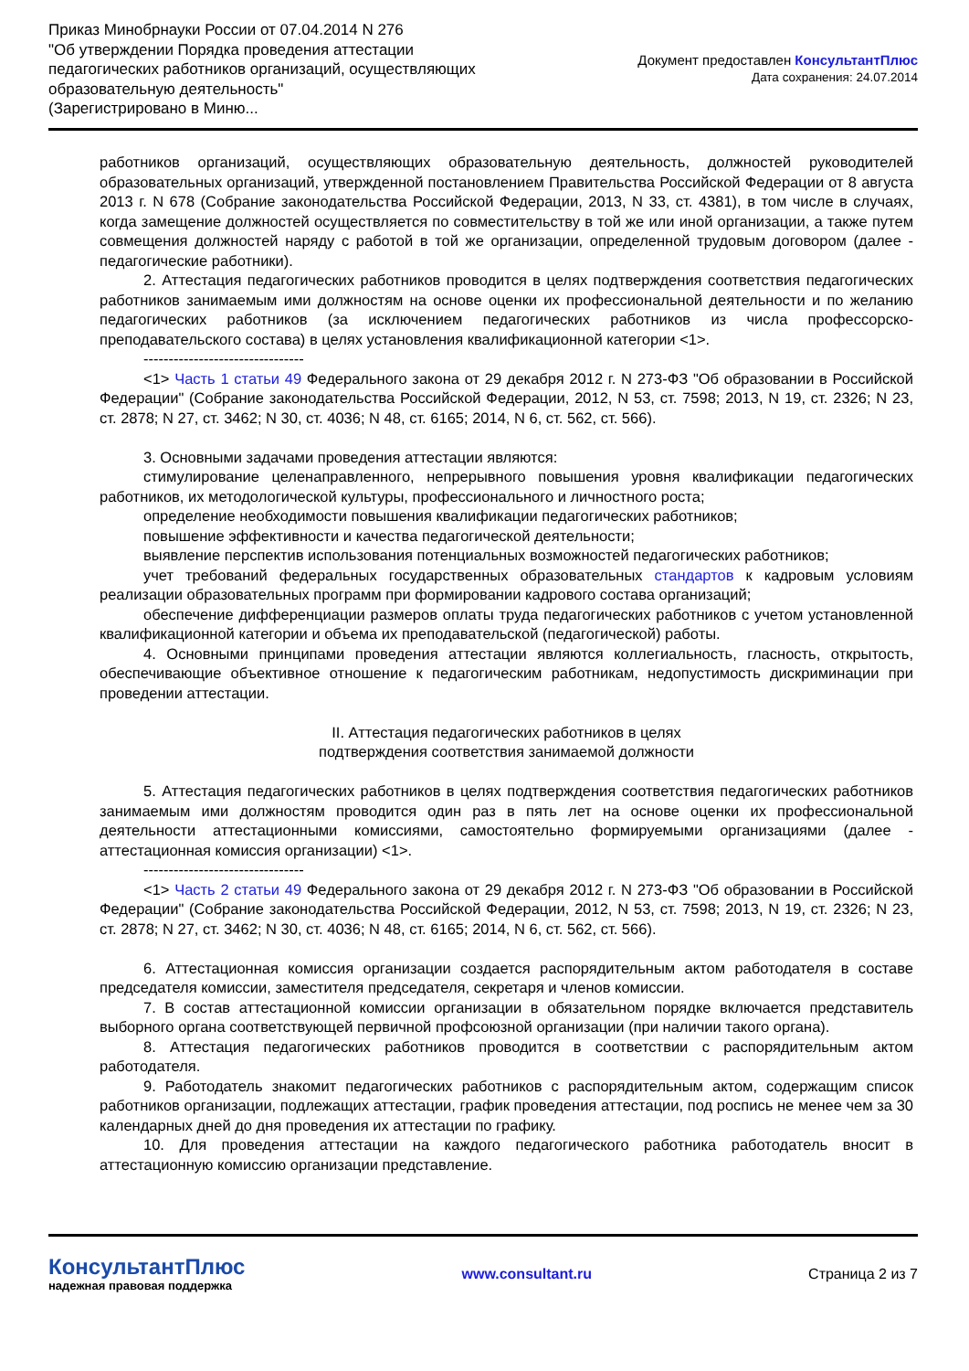Приказ Минобрнауки России от 07.04.2014 N 276
"Об утверждении Порядка проведения аттестации
педагогических работников организаций, осуществляющих
образовательную деятельность"
(Зарегистрировано в Миню...
Документ предоставлен КонсультантПлюс
Дата сохранения: 24.07.2014
работников организаций, осуществляющих образовательную деятельность, должностей руководителей образовательных организаций, утвержденной постановлением Правительства Российской Федерации от 8 августа 2013 г. N 678 (Собрание законодательства Российской Федерации, 2013, N 33, ст. 4381), в том числе в случаях, когда замещение должностей осуществляется по совместительству в той же или иной организации, а также путем совмещения должностей наряду с работой в той же организации, определенной трудовым договором (далее - педагогические работники).
2. Аттестация педагогических работников проводится в целях подтверждения соответствия педагогических работников занимаемым ими должностям на основе оценки их профессиональной деятельности и по желанию педагогических работников (за исключением педагогических работников из числа профессорско-преподавательского состава) в целях установления квалификационной категории <1>.
--------------------------------
<1> Часть 1 статьи 49 Федерального закона от 29 декабря 2012 г. N 273-ФЗ "Об образовании в Российской Федерации" (Собрание законодательства Российской Федерации, 2012, N 53, ст. 7598; 2013, N 19, ст. 2326; N 23, ст. 2878; N 27, ст. 3462; N 30, ст. 4036; N 48, ст. 6165; 2014, N 6, ст. 562, ст. 566).
3. Основными задачами проведения аттестации являются:
стимулирование целенаправленного, непрерывного повышения уровня квалификации педагогических работников, их методологической культуры, профессионального и личностного роста;
определение необходимости повышения квалификации педагогических работников;
повышение эффективности и качества педагогической деятельности;
выявление перспектив использования потенциальных возможностей педагогических работников;
учет требований федеральных государственных образовательных стандартов к кадровым условиям реализации образовательных программ при формировании кадрового состава организаций;
обеспечение дифференциации размеров оплаты труда педагогических работников с учетом установленной квалификационной категории и объема их преподавательской (педагогической) работы.
4. Основными принципами проведения аттестации являются коллегиальность, гласность, открытость, обеспечивающие объективное отношение к педагогическим работникам, недопустимость дискриминации при проведении аттестации.
II. Аттестация педагогических работников в целях
подтверждения соответствия занимаемой должности
5. Аттестация педагогических работников в целях подтверждения соответствия педагогических работников занимаемым ими должностям проводится один раз в пять лет на основе оценки их профессиональной деятельности аттестационными комиссиями, самостоятельно формируемыми организациями (далее - аттестационная комиссия организации) <1>.
--------------------------------
<1> Часть 2 статьи 49 Федерального закона от 29 декабря 2012 г. N 273-ФЗ "Об образовании в Российской Федерации" (Собрание законодательства Российской Федерации, 2012, N 53, ст. 7598; 2013, N 19, ст. 2326; N 23, ст. 2878; N 27, ст. 3462; N 30, ст. 4036; N 48, ст. 6165; 2014, N 6, ст. 562, ст. 566).
6. Аттестационная комиссия организации создается распорядительным актом работодателя в составе председателя комиссии, заместителя председателя, секретаря и членов комиссии.
7. В состав аттестационной комиссии организации в обязательном порядке включается представитель выборного органа соответствующей первичной профсоюзной организации (при наличии такого органа).
8. Аттестация педагогических работников проводится в соответствии с распорядительным актом работодателя.
9. Работодатель знакомит педагогических работников с распорядительным актом, содержащим список работников организации, подлежащих аттестации, график проведения аттестации, под роспись не менее чем за 30 календарных дней до дня проведения их аттестации по графику.
10. Для проведения аттестации на каждого педагогического работника работодатель вносит в аттестационную комиссию организации представление.
КонсультантПлюс
надежная правовая поддержка
www.consultant.ru Страница 2 из 7